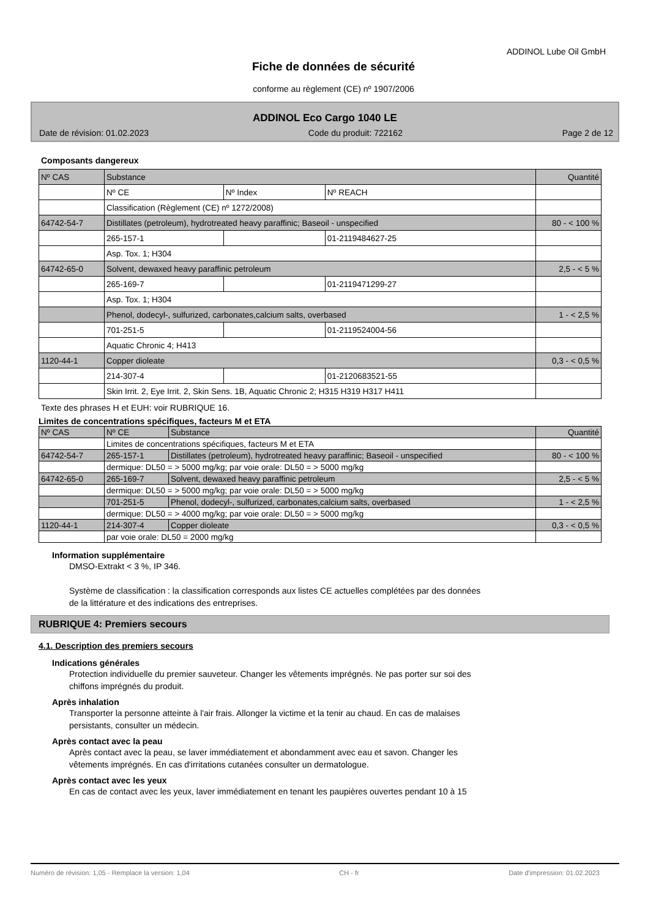ADDINOL Lube Oil GmbH
Fiche de données de sécurité
conforme au règlement (CE) nº 1907/2006
ADDINOL Eco Cargo 1040 LE
Date de révision: 01.02.2023 Code du produit: 722162 Page 2 de 12
Composants dangereux
| Nº CAS | Substance | | | Quantité |
| | Nº CE | Nº Index | Nº REACH | |
| | Classification (Règlement (CE) nº 1272/2008) | | | |
| 64742-54-7 | Distillates (petroleum), hydrotreated heavy paraffinic; Baseoil - unspecified | | | 80 - < 100 % |
| | 265-157-1 | | 01-2119484627-25 | |
| | Asp. Tox. 1; H304 | | | |
| 64742-65-0 | Solvent, dewaxed heavy paraffinic petroleum | | | 2,5 - < 5 % |
| | 265-169-7 | | 01-2119471299-27 | |
| | Asp. Tox. 1; H304 | | | |
| | Phenol, dodecyl-, sulfurized, carbonates,calcium salts, overbased | | | 1 - < 2,5 % |
| | 701-251-5 | | 01-2119524004-56 | |
| | Aquatic Chronic 4; H413 | | | |
| 1120-44-1 | Copper dioleate | | | 0,3 - < 0,5 % |
| | 214-307-4 | | 01-2120683521-55 | |
| | Skin Irrit. 2, Eye Irrit. 2, Skin Sens. 1B, Aquatic Chronic 2; H315 H319 H317 H411 | | | |
Texte des phrases H et EUH: voir RUBRIQUE 16.
Limites de concentrations spécifiques, facteurs M et ETA
| Nº CAS | Nº CE | Substance | Quantité |
| | Limites de concentrations spécifiques, facteurs M et ETA | | |
| 64742-54-7 | 265-157-1 | Distillates (petroleum), hydrotreated heavy paraffinic; Baseoil - unspecified | 80 - < 100 % |
| | dermique: DL50 = > 5000 mg/kg; par voie orale: DL50 = > 5000 mg/kg | | |
| 64742-65-0 | 265-169-7 | Solvent, dewaxed heavy paraffinic petroleum | 2,5 - < 5 % |
| | dermique: DL50 = > 5000 mg/kg; par voie orale: DL50 = > 5000 mg/kg | | |
| | 701-251-5 | Phenol, dodecyl-, sulfurized, carbonates,calcium salts, overbased | 1 - < 2,5 % |
| | dermique: DL50 = > 4000 mg/kg; par voie orale: DL50 = > 5000 mg/kg | | |
| 1120-44-1 | 214-307-4 | Copper dioleate | 0,3 - < 0,5 % |
| | par voie orale: DL50 = 2000 mg/kg | | |
Information supplémentaire
DMSO-Extrakt < 3 %, IP 346.
Système de classification : la classification corresponds aux listes CE actuelles complétées par des données
de la littérature et des indications des entreprises.
RUBRIQUE 4: Premiers secours
4.1. Description des premiers secours
Indications générales
Protection individuelle du premier sauveteur. Changer les vêtements imprégnés. Ne pas porter sur soi des
chiffons imprégnés du produit.
Après inhalation
Transporter la personne atteinte à l'air frais. Allonger la victime et la tenir au chaud. En cas de malaises
persistants, consulter un médecin.
Après contact avec la peau
Après contact avec la peau, se laver immédiatement et abondamment avec eau et savon. Changer les
vêtements imprégnés. En cas d'irritations cutanées consulter un dermatologue.
Après contact avec les yeux
En cas de contact avec les yeux, laver immédiatement en tenant les paupières ouvertes pendant 10 à 15
Numéro de révision: 1,05 - Remplace la version: 1,04 CH - fr Date d'impression: 01.02.2023